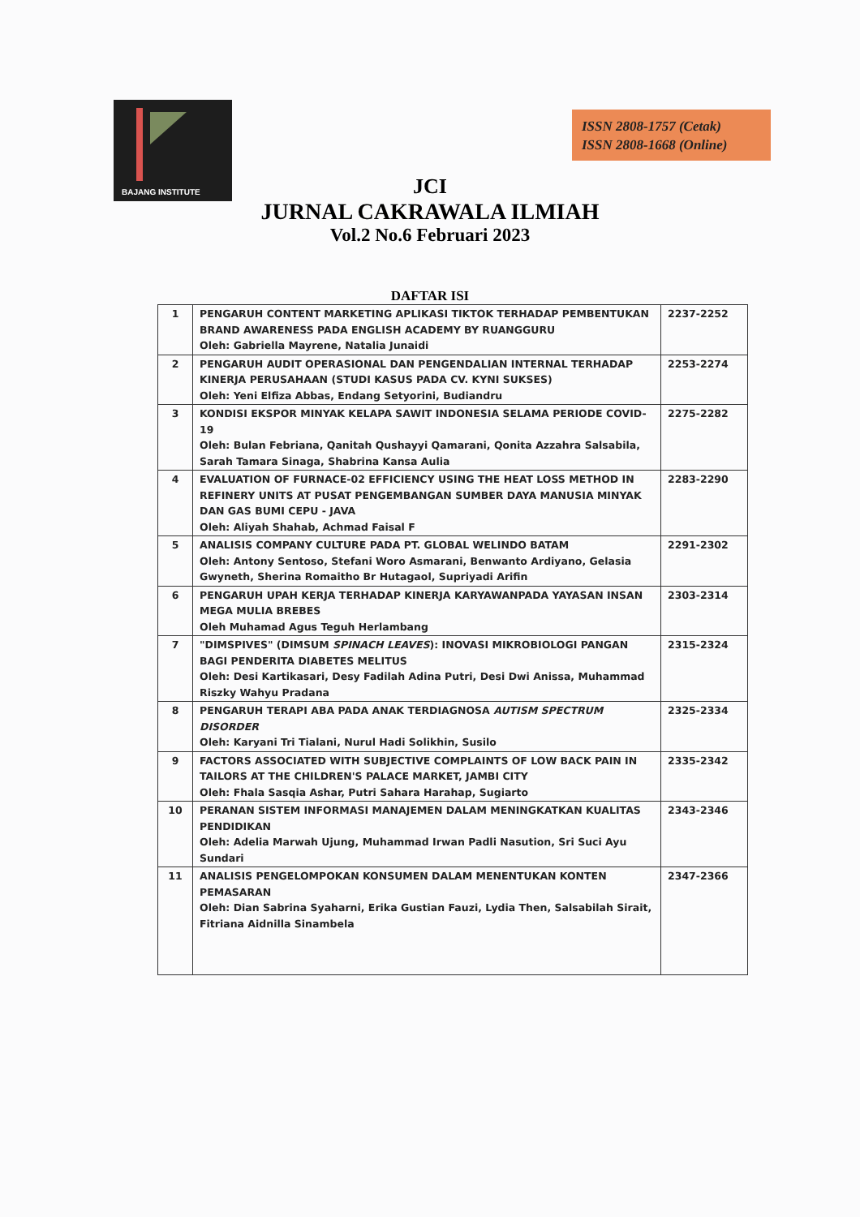BAJANG INSTITUTE
ISSN 2808-1757 (Cetak)
ISSN 2808-1668 (Online)
JCI
JURNAL CAKRAWALA ILMIAH
Vol.2 No.6 Februari 2023
DAFTAR ISI
| 1 | PENGARUH CONTENT MARKETING APLIKASI TIKTOK TERHADAP PEMBENTUKAN BRAND AWARENESS PADA ENGLISH ACADEMY BY RUANGGURU Oleh: Gabriella Mayrene, Natalia Junaidi | 2237-2252 |
| 2 | PENGARUH AUDIT OPERASIONAL DAN PENGENDALIAN INTERNAL TERHADAP KINERJA PERUSAHAAN (STUDI KASUS PADA CV. KYNI SUKSES) Oleh: Yeni Elfiza Abbas, Endang Setyorini, Budiandru | 2253-2274 |
| 3 | KONDISI EKSPOR MINYAK KELAPA SAWIT INDONESIA SELAMA PERIODE COVID-19 Oleh: Bulan Febriana, Qanitah Qushayyi Qamarani, Qonita Azzahra Salsabila, Sarah Tamara Sinaga, Shabrina Kansa Aulia | 2275-2282 |
| 4 | EVALUATION OF FURNACE-02 EFFICIENCY USING THE HEAT LOSS METHOD IN REFINERY UNITS AT PUSAT PENGEMBANGAN SUMBER DAYA MANUSIA MINYAK DAN GAS BUMI CEPU - JAVA Oleh: Aliyah Shahab, Achmad Faisal F | 2283-2290 |
| 5 | ANALISIS COMPANY CULTURE PADA PT. GLOBAL WELINDO BATAM Oleh: Antony Sentoso, Stefani Woro Asmarani, Benwanto Ardiyano, Gelasia Gwyneth, Sherina Romaitho Br Hutagaol, Supriyadi Arifin | 2291-2302 |
| 6 | PENGARUH UPAH KERJA TERHADAP KINERJA KARYAWANPADA YAYASAN INSAN MEGA MULIA BREBES Oleh Muhamad Agus Teguh Herlambang | 2303-2314 |
| 7 | "DIMSPIVES" (DIMSUM SPINACH LEAVES ): INOVASI MIKROBIOLOGI PANGAN BAGI PENDERITA DIABETES MELITUS Oleh: Desi Kartikasari, Desy Fadilah Adina Putri, Desi Dwi Anissa, Muhammad Riszky Wahyu Pradana | 2315-2324 |
| 8 | PENGARUH TERAPI ABA PADA ANAK TERDIAGNOSA AUTISM SPECTRUM DISORDER Oleh: Karyani Tri Tialani, Nurul Hadi Solikhin, Susilo | 2325-2334 |
| 9 | FACTORS ASSOCIATED WITH SUBJECTIVE COMPLAINTS OF LOW BACK PAIN IN TAILORS AT THE CHILDREN'S PALACE MARKET, JAMBI CITY Oleh: Fhala Sasqia Ashar, Putri Sahara Harahap, Sugiarto | 2335-2342 |
| 10 | PERANAN SISTEM INFORMASI MANAJEMEN DALAM MENINGKATKAN KUALITAS PENDIDIKAN Oleh: Adelia Marwah Ujung, Muhammad Irwan Padli Nasution, Sri Suci Ayu Sundari | 2343-2346 |
| 11 | ANALISIS PENGELOMPOKAN KONSUMEN DALAM MENENTUKAN KONTEN PEMASARAN Oleh: Dian Sabrina Syaharni, Erika Gustian Fauzi, Lydia Then, Salsabilah Sirait, Fitriana Aidnilla Sinambela | 2347-2366 |